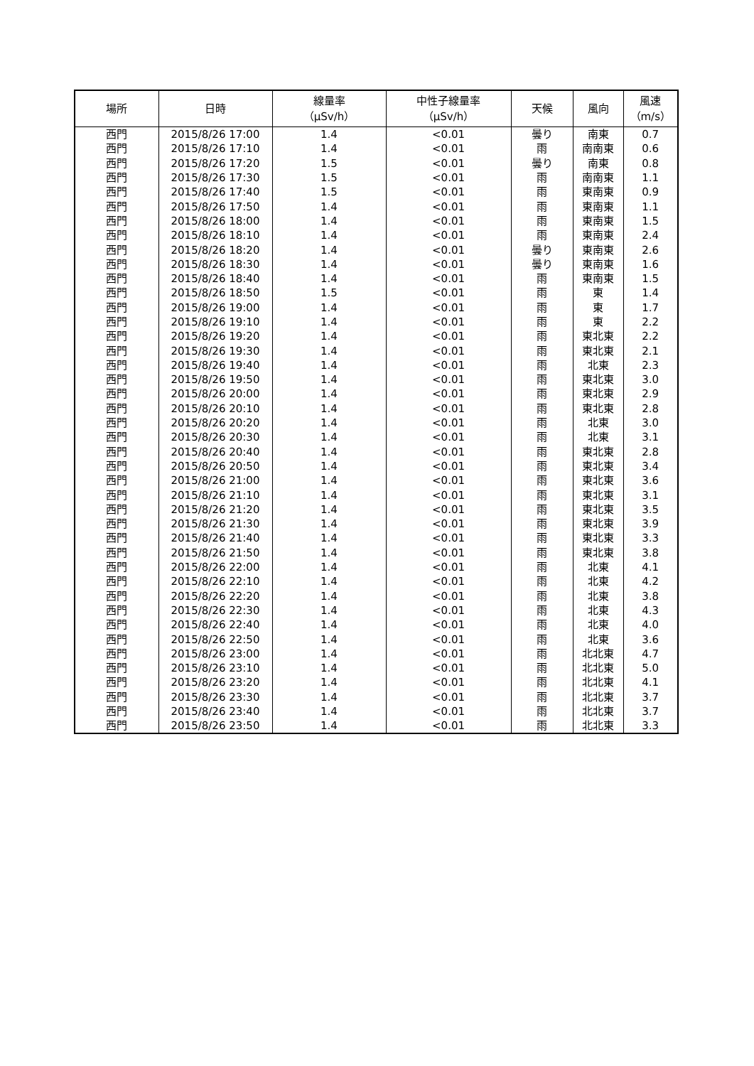| 場所 | 日時 | 線量率 （μSv/h） | 中性子線量率 （μSv/h） | 天候 | 風向 | 風速 （m/s） |
| --- | --- | --- | --- | --- | --- | --- |
| 西門 | 2015/8/26 17:00 | 1.4 | <0.01 | 曇り | 南東 | 0.7 |
| 西門 | 2015/8/26 17:10 | 1.4 | <0.01 | 雨 | 南南東 | 0.6 |
| 西門 | 2015/8/26 17:20 | 1.5 | <0.01 | 曇り | 南東 | 0.8 |
| 西門 | 2015/8/26 17:30 | 1.5 | <0.01 | 雨 | 南南東 | 1.1 |
| 西門 | 2015/8/26 17:40 | 1.5 | <0.01 | 雨 | 東南東 | 0.9 |
| 西門 | 2015/8/26 17:50 | 1.4 | <0.01 | 雨 | 東南東 | 1.1 |
| 西門 | 2015/8/26 18:00 | 1.4 | <0.01 | 雨 | 東南東 | 1.5 |
| 西門 | 2015/8/26 18:10 | 1.4 | <0.01 | 雨 | 東南東 | 2.4 |
| 西門 | 2015/8/26 18:20 | 1.4 | <0.01 | 曇り | 東南東 | 2.6 |
| 西門 | 2015/8/26 18:30 | 1.4 | <0.01 | 曇り | 東南東 | 1.6 |
| 西門 | 2015/8/26 18:40 | 1.4 | <0.01 | 雨 | 東南東 | 1.5 |
| 西門 | 2015/8/26 18:50 | 1.5 | <0.01 | 雨 | 東 | 1.4 |
| 西門 | 2015/8/26 19:00 | 1.4 | <0.01 | 雨 | 東 | 1.7 |
| 西門 | 2015/8/26 19:10 | 1.4 | <0.01 | 雨 | 東 | 2.2 |
| 西門 | 2015/8/26 19:20 | 1.4 | <0.01 | 雨 | 東北東 | 2.2 |
| 西門 | 2015/8/26 19:30 | 1.4 | <0.01 | 雨 | 東北東 | 2.1 |
| 西門 | 2015/8/26 19:40 | 1.4 | <0.01 | 雨 | 北東 | 2.3 |
| 西門 | 2015/8/26 19:50 | 1.4 | <0.01 | 雨 | 東北東 | 3.0 |
| 西門 | 2015/8/26 20:00 | 1.4 | <0.01 | 雨 | 東北東 | 2.9 |
| 西門 | 2015/8/26 20:10 | 1.4 | <0.01 | 雨 | 東北東 | 2.8 |
| 西門 | 2015/8/26 20:20 | 1.4 | <0.01 | 雨 | 北東 | 3.0 |
| 西門 | 2015/8/26 20:30 | 1.4 | <0.01 | 雨 | 北東 | 3.1 |
| 西門 | 2015/8/26 20:40 | 1.4 | <0.01 | 雨 | 東北東 | 2.8 |
| 西門 | 2015/8/26 20:50 | 1.4 | <0.01 | 雨 | 東北東 | 3.4 |
| 西門 | 2015/8/26 21:00 | 1.4 | <0.01 | 雨 | 東北東 | 3.6 |
| 西門 | 2015/8/26 21:10 | 1.4 | <0.01 | 雨 | 東北東 | 3.1 |
| 西門 | 2015/8/26 21:20 | 1.4 | <0.01 | 雨 | 東北東 | 3.5 |
| 西門 | 2015/8/26 21:30 | 1.4 | <0.01 | 雨 | 東北東 | 3.9 |
| 西門 | 2015/8/26 21:40 | 1.4 | <0.01 | 雨 | 東北東 | 3.3 |
| 西門 | 2015/8/26 21:50 | 1.4 | <0.01 | 雨 | 東北東 | 3.8 |
| 西門 | 2015/8/26 22:00 | 1.4 | <0.01 | 雨 | 北東 | 4.1 |
| 西門 | 2015/8/26 22:10 | 1.4 | <0.01 | 雨 | 北東 | 4.2 |
| 西門 | 2015/8/26 22:20 | 1.4 | <0.01 | 雨 | 北東 | 3.8 |
| 西門 | 2015/8/26 22:30 | 1.4 | <0.01 | 雨 | 北東 | 4.3 |
| 西門 | 2015/8/26 22:40 | 1.4 | <0.01 | 雨 | 北東 | 4.0 |
| 西門 | 2015/8/26 22:50 | 1.4 | <0.01 | 雨 | 北東 | 3.6 |
| 西門 | 2015/8/26 23:00 | 1.4 | <0.01 | 雨 | 北北東 | 4.7 |
| 西門 | 2015/8/26 23:10 | 1.4 | <0.01 | 雨 | 北北東 | 5.0 |
| 西門 | 2015/8/26 23:20 | 1.4 | <0.01 | 雨 | 北北東 | 4.1 |
| 西門 | 2015/8/26 23:30 | 1.4 | <0.01 | 雨 | 北北東 | 3.7 |
| 西門 | 2015/8/26 23:40 | 1.4 | <0.01 | 雨 | 北北東 | 3.7 |
| 西門 | 2015/8/26 23:50 | 1.4 | <0.01 | 雨 | 北北東 | 3.3 |